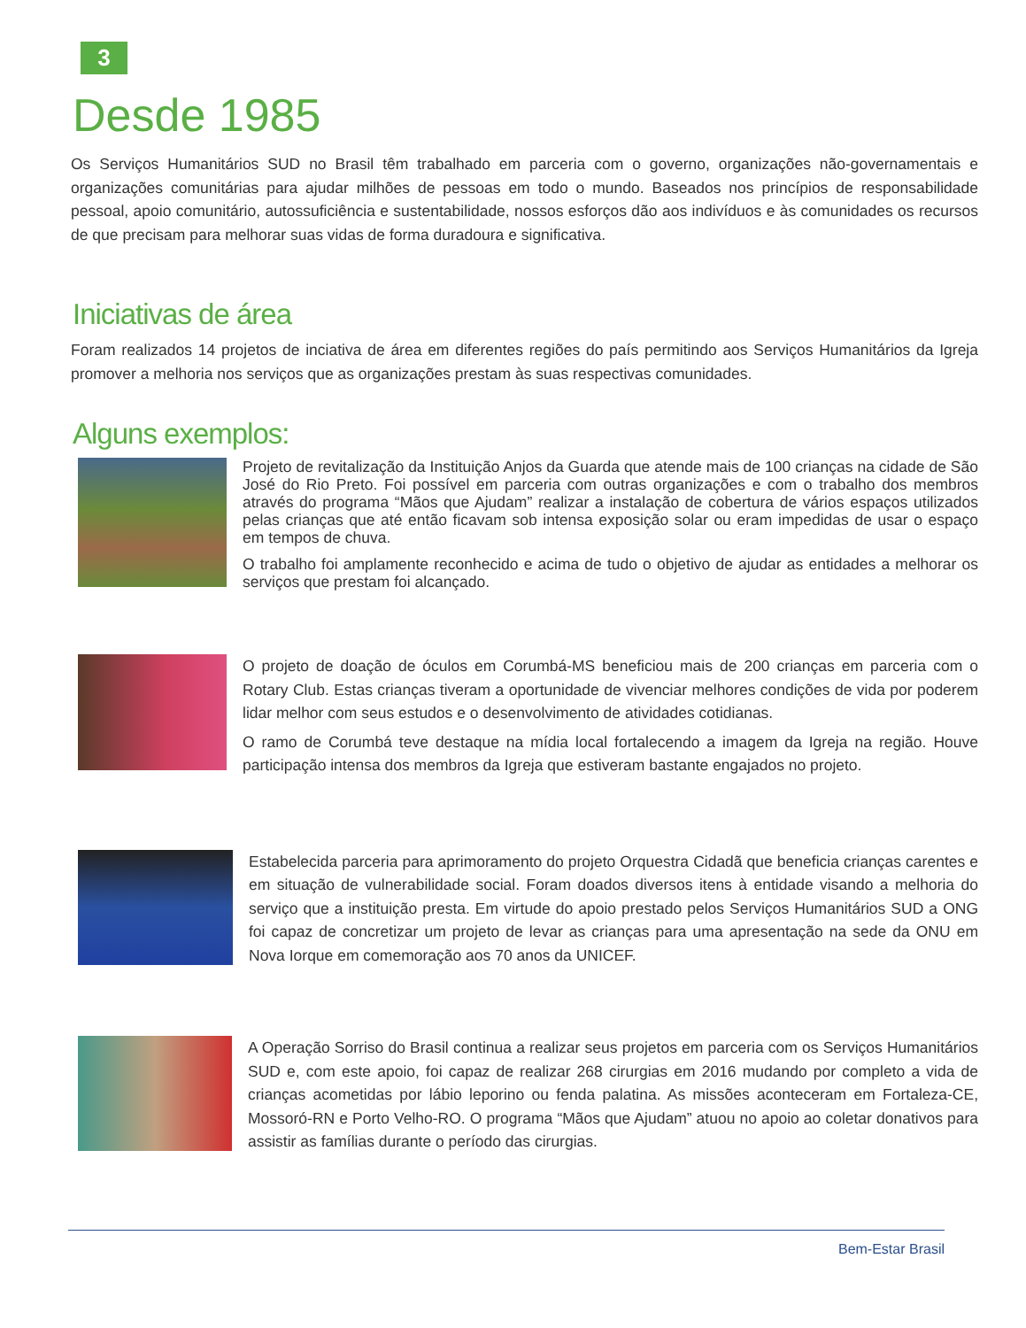3
Desde 1985
Os Serviços Humanitários SUD no Brasil têm trabalhado em parceria com o governo, organizações não-governamentais e organizações comunitárias para ajudar milhões de pessoas em todo o mundo. Baseados nos princípios de responsabilidade pessoal, apoio comunitário, autossuficiência e sustentabilidade, nossos esforços dão aos indivíduos e às comunidades os recursos de que precisam para melhorar suas vidas de forma duradoura e significativa.
Iniciativas de área
Foram realizados 14 projetos de inciativa de área em diferentes regiões do país permitindo aos Serviços Humanitários da Igreja promover a melhoria nos serviços que as organizações prestam às suas respectivas comunidades.
Alguns exemplos:
Projeto de revitalização da Instituição Anjos da Guarda que atende mais de 100 crianças na cidade de São José do Rio Preto. Foi possível em parceria com outras organizações e com o trabalho dos membros através do programa “Mãos que Ajudam” realizar a instalação de cobertura de vários espaços utilizados pelas crianças que até então ficavam sob intensa exposição solar ou eram impedidas de usar o espaço em tempos de chuva.
O trabalho foi amplamente reconhecido e acima de tudo o objetivo de ajudar as entidades a melhorar os serviços que prestam foi alcançado.
O projeto de doação de óculos em Corumbá-MS beneficiou mais de 200 crianças em parceria com o Rotary Club. Estas crianças tiveram a oportunidade de vivenciar melhores condições de vida por poderem lidar melhor com seus estudos e o desenvolvimento de atividades cotidianas.
O ramo de Corumbá teve destaque na mídia local fortalecendo a imagem da Igreja na região. Houve participação intensa dos membros da Igreja que estiveram bastante engajados no projeto.
Estabelecida parceria para aprimoramento do projeto Orquestra Cidadã que beneficia crianças carentes e em situação de vulnerabilidade social. Foram doados diversos itens à entidade visando a melhoria do serviço que a instituição presta. Em virtude do apoio prestado pelos Serviços Humanitários SUD a ONG foi capaz de concretizar um projeto de levar as crianças para uma apresentação na sede da ONU em Nova Iorque em comemoração aos 70 anos da UNICEF.
A Operação Sorriso do Brasil continua a realizar seus projetos em parceria com os Serviços Humanitários SUD e, com este apoio, foi capaz de realizar 268 cirurgias em 2016 mudando por completo a vida de crianças acometidas por lábio leporino ou fenda palatina. As missões aconteceram em Fortaleza-CE, Mossoró-RN e Porto Velho-RO. O programa “Mãos que Ajudam” atuou no apoio ao coletar donativos para assistir as famílias durante o período das cirurgias.
Bem-Estar Brasil